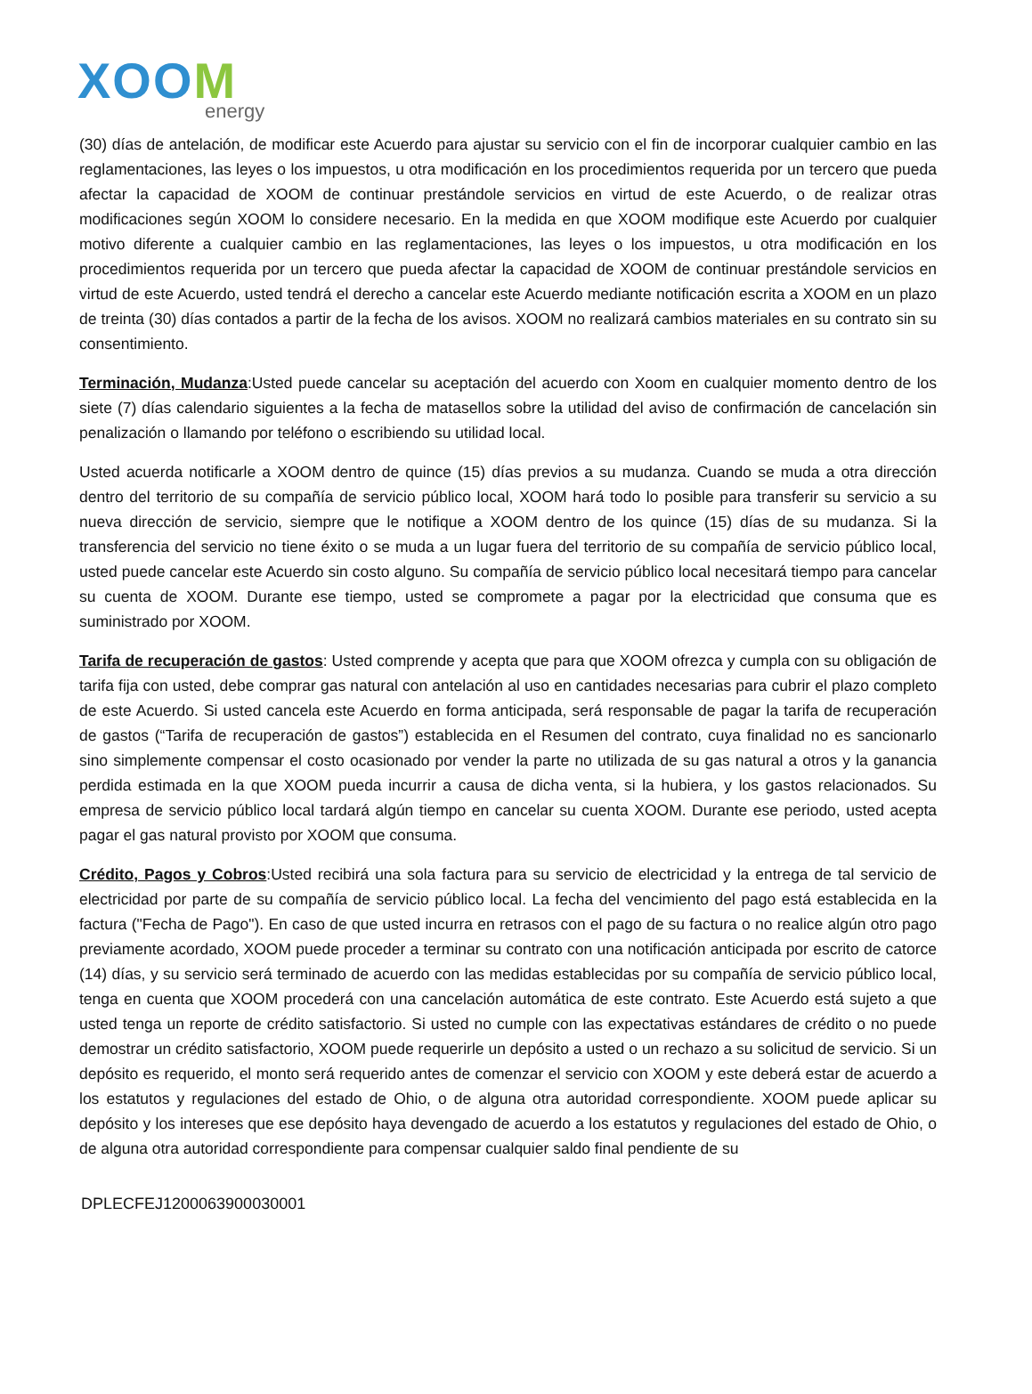XOOM
energy
(30) días de antelación, de modificar este Acuerdo para ajustar su servicio con el fin de incorporar cualquier cambio en las reglamentaciones, las leyes o los impuestos, u otra modificación en los procedimientos requerida por un tercero que pueda afectar la capacidad de XOOM de continuar prestándole servicios en virtud de este Acuerdo, o de realizar otras modificaciones según XOOM lo considere necesario. En la medida en que XOOM modifique este Acuerdo por cualquier motivo diferente a cualquier cambio en las reglamentaciones, las leyes o los impuestos, u otra modificación en los procedimientos requerida por un tercero que pueda afectar la capacidad de XOOM de continuar prestándole servicios en virtud de este Acuerdo, usted tendrá el derecho a cancelar este Acuerdo mediante notificación escrita a XOOM en un plazo de treinta (30) días contados a partir de la fecha de los avisos. XOOM no realizará cambios materiales en su contrato sin su consentimiento.
Terminación, Mudanza:Usted puede cancelar su aceptación del acuerdo con Xoom en cualquier momento dentro de los siete (7) días calendario siguientes a la fecha de matasellos sobre la utilidad del aviso de confirmación de cancelación sin penalización o llamando por teléfono o escribiendo su utilidad local.
Usted acuerda notificarle a XOOM dentro de quince (15) días previos a su mudanza. Cuando se muda a otra dirección dentro del territorio de su compañía de servicio público local, XOOM hará todo lo posible para transferir su servicio a su nueva dirección de servicio, siempre que le notifique a XOOM dentro de los quince (15) días de su mudanza. Si la transferencia del servicio no tiene éxito o se muda a un lugar fuera del territorio de su compañía de servicio público local, usted puede cancelar este Acuerdo sin costo alguno. Su compañía de servicio público local necesitará tiempo para cancelar su cuenta de XOOM. Durante ese tiempo, usted se compromete a pagar por la electricidad que consuma que es suministrado por XOOM.
Tarifa de recuperación de gastos: Usted comprende y acepta que para que XOOM ofrezca y cumpla con su obligación de tarifa fija con usted, debe comprar gas natural con antelación al uso en cantidades necesarias para cubrir el plazo completo de este Acuerdo. Si usted cancela este Acuerdo en forma anticipada, será responsable de pagar la tarifa de recuperación de gastos (“Tarifa de recuperación de gastos”) establecida en el Resumen del contrato, cuya finalidad no es sancionarlo sino simplemente compensar el costo ocasionado por vender la parte no utilizada de su gas natural a otros y la ganancia perdida estimada en la que XOOM pueda incurrir a causa de dicha venta, si la hubiera, y los gastos relacionados. Su empresa de servicio público local tardará algún tiempo en cancelar su cuenta XOOM. Durante ese periodo, usted acepta pagar el gas natural provisto por XOOM que consuma.
Crédito, Pagos y Cobros:Usted recibirá una sola factura para su servicio de electricidad y la entrega de tal servicio de electricidad por parte de su compañía de servicio público local. La fecha del vencimiento del pago está establecida en la factura ("Fecha de Pago"). En caso de que usted incurra en retrasos con el pago de su factura o no realice algún otro pago previamente acordado, XOOM puede proceder a terminar su contrato con una notificación anticipada por escrito de catorce (14) días, y su servicio será terminado de acuerdo con las medidas establecidas por su compañía de servicio público local, tenga en cuenta que XOOM procederá con una cancelación automática de este contrato. Este Acuerdo está sujeto a que usted tenga un reporte de crédito satisfactorio. Si usted no cumple con las expectativas estándares de crédito o no puede demostrar un crédito satisfactorio, XOOM puede requerirle un depósito a usted o un rechazo a su solicitud de servicio. Si un depósito es requerido, el monto será requerido antes de comenzar el servicio con XOOM y este deberá estar de acuerdo a los estatutos y regulaciones del estado de Ohio, o de alguna otra autoridad correspondiente. XOOM puede aplicar su depósito y los intereses que ese depósito haya devengado de acuerdo a los estatutos y regulaciones del estado de Ohio, o de alguna otra autoridad correspondiente para compensar cualquier saldo final pendiente de su
DPLECFEJ1200063900030001